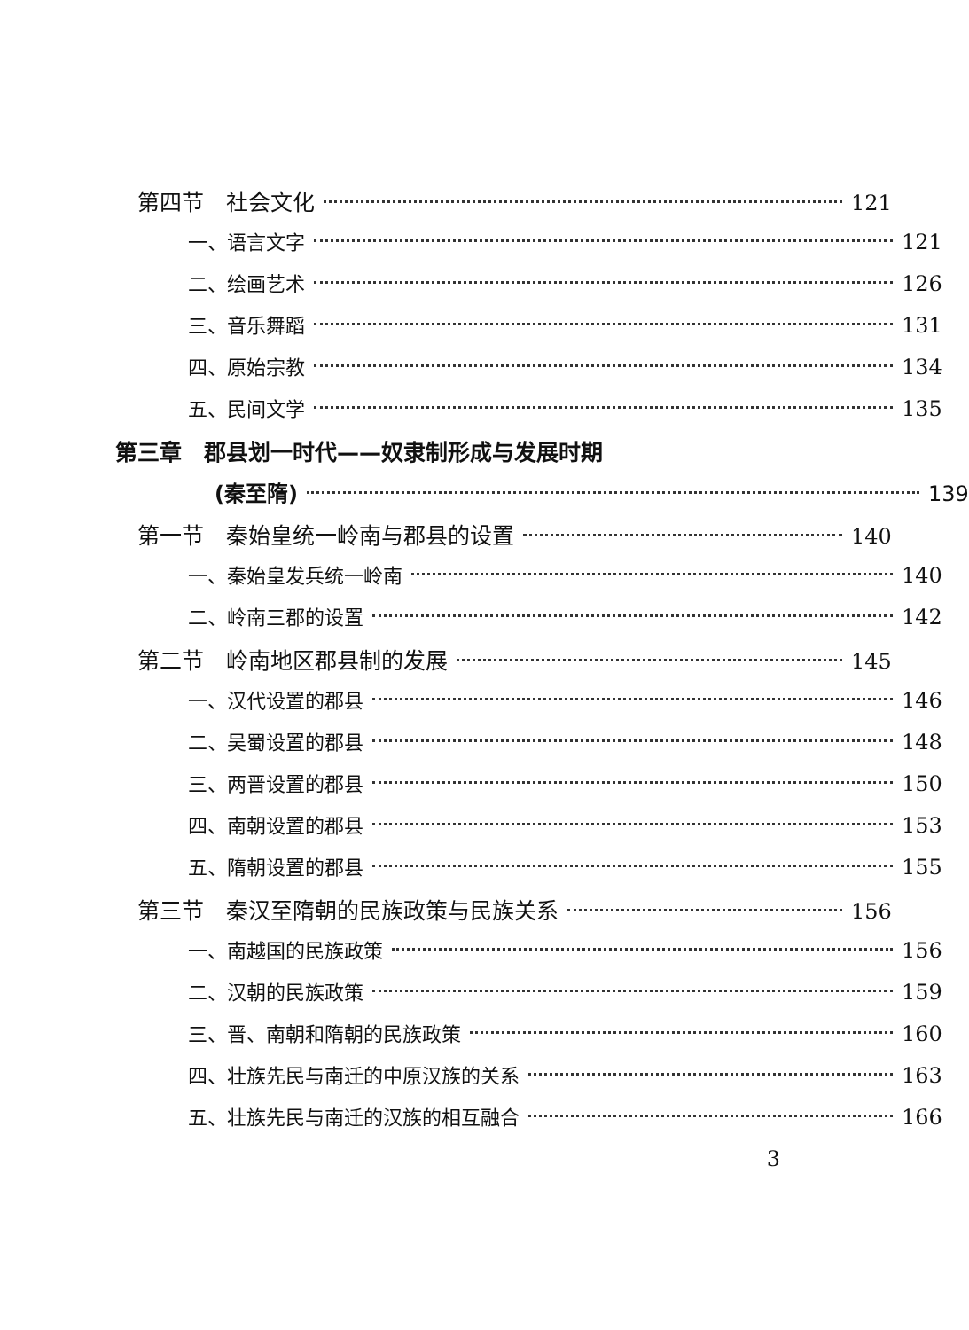第四节　社会文化 121
一、语言文字 121
二、绘画艺术 126
三、音乐舞蹈 131
四、原始宗教 134
五、民间文学 135
第三章　郡县划一时代——奴隶制形成与发展时期
(秦至隋) 139
第一节　秦始皇统一岭南与郡县的设置 140
一、秦始皇发兵统一岭南 140
二、岭南三郡的设置 142
第二节　岭南地区郡县制的发展 145
一、汉代设置的郡县 146
二、吴蜀设置的郡县 148
三、两晋设置的郡县 150
四、南朝设置的郡县 153
五、隋朝设置的郡县 155
第三节　秦汉至隋朝的民族政策与民族关系 156
一、南越国的民族政策 156
二、汉朝的民族政策 159
三、晋、南朝和隋朝的民族政策 160
四、壮族先民与南迁的中原汉族的关系 163
五、壮族先民与南迁的汉族的相互融合 166
3